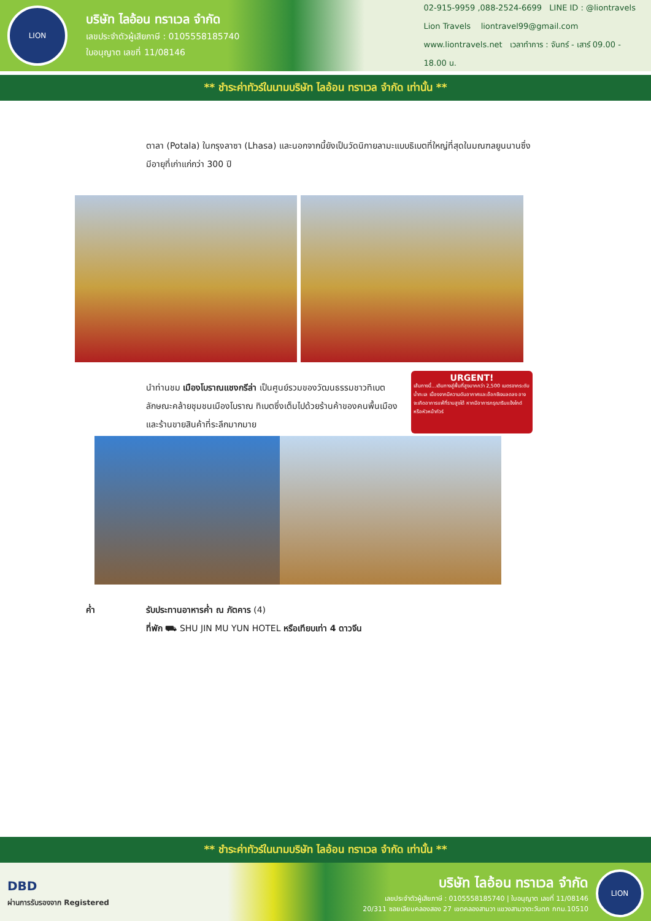LION
บริษัท ไลอ้อน ทราเวล จำกัด
เลขประจำตัวผู้เสียภาษี : 0105558185740
ใบอนุญาต เลขที่ 11/08146
02-915-9959 ,088-2524-6699 LINE ID : @liontravels
Lion Travels liontravel99@gmail.com
www.liontravels.net เวลาทำการ : จันทร์ - เสาร์ 09.00 - 18.00 น.
** ชำระค่าทัวร์ในนามบริษัท ไลอ้อน ทราเวล จำกัด เท่านั้น **
ตาลา (Potala) ในกรุงลาซา (Lhasa) และนอกจากนี้ยังเป็นวัดนิกายลามะแบบธิเบตที่ใหญ่ที่สุดในมณฑลยูนนานซึ่งมีอายุที่เก่าแก่กว่า 300 ปี
นำท่านชม เมืองโบราณแชงกรีล่า เป็นศูนย์รวมของวัฒนธรรมชาวทิเบตลักษณะคล้ายชุมชนเมืองโบราณ ทิเบตซึ่งเต็มไปด้วยร้านค้าของคนพื้นเมือง และร้านขายสินค้าที่ระลึกมากมาย
URGENT!
เส้นทางนี้...เดินทางสู่พื้นที่สูงมากกว่า 2,500 เมตรจากระดับน้ำทะเล เนื่องจากมีความดันอากาศและอ๊อกซิเจนลดลง อาจจะเกิดอาการแพ้ที่ราบสูงได้ หากมีอาการกรุณาริบแจ้งไกด์หรือหัวหน้าทัวร์
ค่ำ รับประทานอาหารค่ำ ณ ภัตคาร (4)
ที่พัก ⛟ SHU JIN MU YUN HOTEL หรือเทียบเท่า 4 ดาวจีน
** ชำระค่าทัวร์ในนามบริษัท ไลอ้อน ทราเวล จำกัด เท่านั้น **
DBD
ผ่านการรับรองจาก Registered
บริษัท ไลอ้อน ทราเวล จำกัด
เลขประจำตัวผู้เสียภาษี : 0105558185740 | ใบอนุญาต เลขที่ 11/08146
20/311 ซอยเลียบคลองสอง 27 เขตคลองสามวา แขวงสามวาตะวันตก กทม.10510
LION